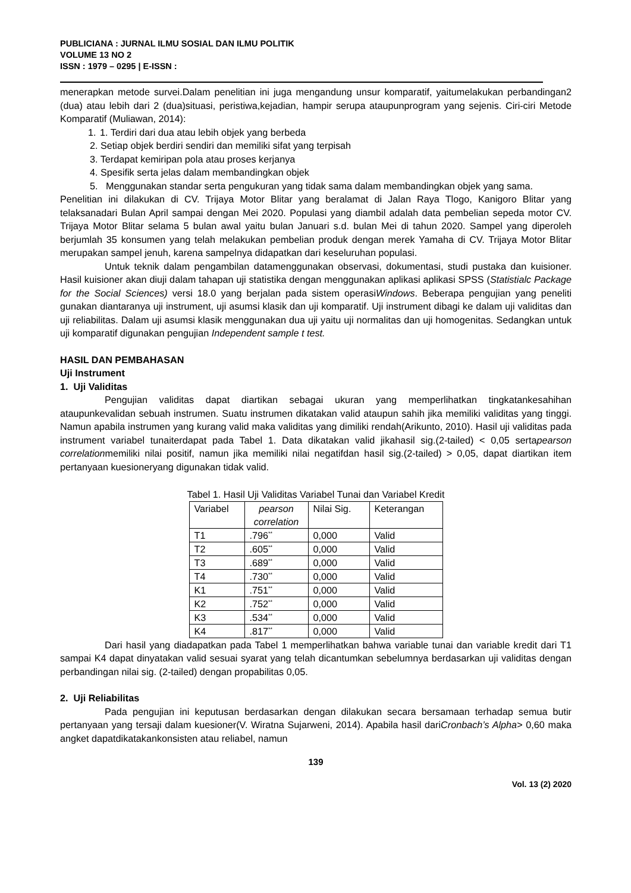PUBLICIANA : JURNAL ILMU SOSIAL DAN ILMU POLITIK
VOLUME 13 NO 2
ISSN : 1979 – 0295 | E-ISSN :
menerapkan metode survei.Dalam penelitian ini juga mengandung unsur komparatif, yaitumelakukan perbandingan2 (dua) atau lebih dari 2 (dua)situasi, peristiwa,kejadian, hampir serupa ataupunprogram yang sejenis. Ciri-ciri Metode Komparatif (Muliawan, 2014):
1. 1. Terdiri dari dua atau lebih objek yang berbeda
2. Setiap objek berdiri sendiri dan memiliki sifat yang terpisah
3. Terdapat kemiripan pola atau proses kerjanya
4. Spesifik serta jelas dalam membandingkan objek
5. Menggunakan standar serta pengukuran yang tidak sama dalam membandingkan objek yang sama.
Penelitian ini dilakukan di CV. Trijaya Motor Blitar yang beralamat di Jalan Raya Tlogo, Kanigoro Blitar yang telaksanadari Bulan April sampai dengan Mei 2020. Populasi yang diambil adalah data pembelian sepeda motor CV. Trijaya Motor Blitar selama 5 bulan awal yaitu bulan Januari s.d. bulan Mei di tahun 2020. Sampel yang diperoleh berjumlah 35 konsumen yang telah melakukan pembelian produk dengan merek Yamaha di CV. Trijaya Motor Blitar merupakan sampel jenuh, karena sampelnya didapatkan dari keseluruhan populasi.
Untuk teknik dalam pengambilan datamenggunakan observasi, dokumentasi, studi pustaka dan kuisioner. Hasil kuisioner akan diuji dalam tahapan uji statistika dengan menggunakan aplikasi aplikasi SPSS (Statistialc Package for the Social Sciences) versi 18.0 yang berjalan pada sistem operasiWindows. Beberapa pengujian yang peneliti gunakan diantaranya uji instrument, uji asumsi klasik dan uji komparatif. Uji instrument dibagi ke dalam uji validitas dan uji reliabilitas. Dalam uji asumsi klasik menggunakan dua uji yaitu uji normalitas dan uji homogenitas. Sedangkan untuk uji komparatif digunakan pengujian Independent sample t test.
HASIL DAN PEMBAHASAN
Uji Instrument
1. Uji Validitas
Pengujian validitas dapat diartikan sebagai ukuran yang memperlihatkan tingkatankesahihan ataupunkevalidan sebuah instrumen. Suatu instrumen dikatakan valid ataupun sahih jika memiliki validitas yang tinggi. Namun apabila instrumen yang kurang valid maka validitas yang dimiliki rendah(Arikunto, 2010). Hasil uji validitas pada instrument variabel tunaiterdapat pada Tabel 1. Data dikatakan valid jikahasil sig.(2-tailed) < 0,05 sertapearson correlationmemiliki nilai positif, namun jika memiliki nilai negatifdan hasil sig.(2-tailed) > 0,05, dapat diartikan item pertanyaan kuesioneryang digunakan tidak valid.
Tabel 1. Hasil Uji Validitas Variabel Tunai dan Variabel Kredit
| Variabel | pearson correlation | Nilai Sig. | Keterangan |
| --- | --- | --- | --- |
| T1 | .796<sup>**</sup> | 0,000 | Valid |
| T2 | .605<sup>**</sup> | 0,000 | Valid |
| T3 | .689<sup>**</sup> | 0,000 | Valid |
| T4 | .730<sup>**</sup> | 0,000 | Valid |
| K1 | .751<sup>**</sup> | 0,000 | Valid |
| K2 | .752<sup>**</sup> | 0,000 | Valid |
| K3 | .534<sup>**</sup> | 0,000 | Valid |
| K4 | .817<sup>**</sup> | 0,000 | Valid |
Dari hasil yang diadapatkan pada Tabel 1 memperlihatkan bahwa variable tunai dan variable kredit dari T1 sampai K4 dapat dinyatakan valid sesuai syarat yang telah dicantumkan sebelumnya berdasarkan uji validitas dengan perbandingan nilai sig. (2-tailed) dengan propabilitas 0,05.
2. Uji Reliabilitas
Pada pengujian ini keputusan berdasarkan dengan dilakukan secara bersamaan terhadap semua butir pertanyaan yang tersaji dalam kuesioner(V. Wiratna Sujarweni, 2014). Apabila hasil dariCronbach’s Alpha> 0,60 maka angket dapatdikatakankonsisten atau reliabel, namun
139
Vol. 13 (2) 2020